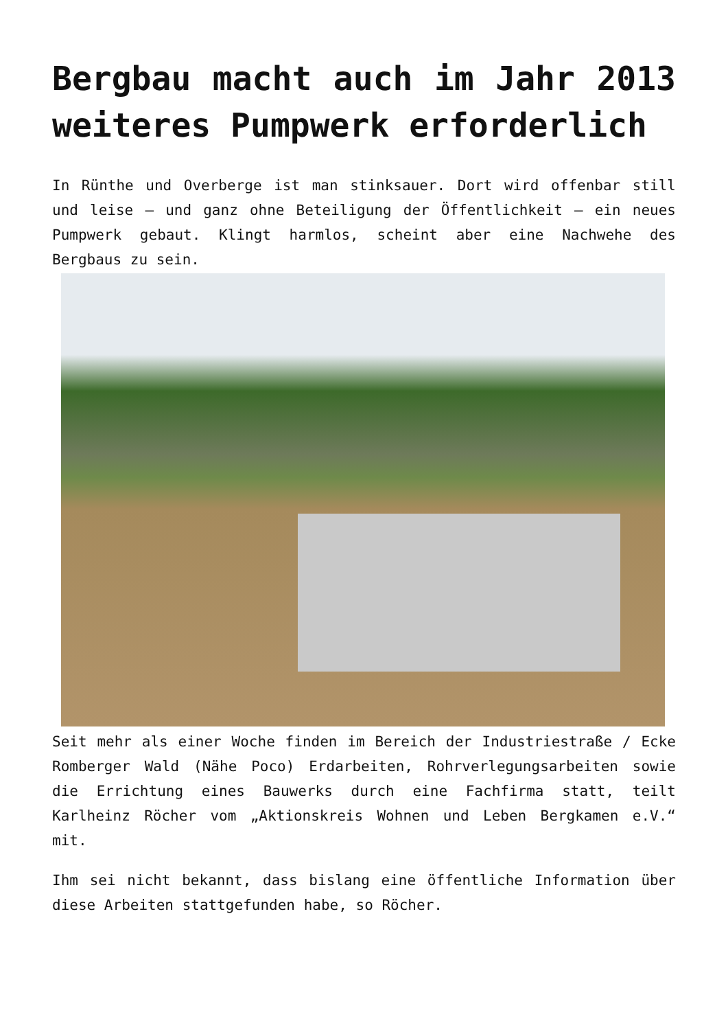Bergbau macht auch im Jahr 2013 weiteres Pumpwerk erforderlich
In Rünthe und Overberge ist man stinksauer. Dort wird offenbar still und leise – und ganz ohne Beteiligung der Öffentlichkeit – ein neues Pumpwerk gebaut. Klingt harmlos, scheint aber eine Nachwehe des Bergbaus zu sein.
Seit mehr als einer Woche finden im Bereich der Industriestraße / Ecke Romberger Wald (Nähe Poco) Erdarbeiten, Rohrverlegungsarbeiten sowie die Errichtung eines Bauwerks durch eine Fachfirma statt, teilt Karlheinz Röcher vom „Aktionskreis Wohnen und Leben Bergkamen e.V.“ mit.
Ihm sei nicht bekannt, dass bislang eine öffentliche Information über diese Arbeiten stattgefunden habe, so Röcher.